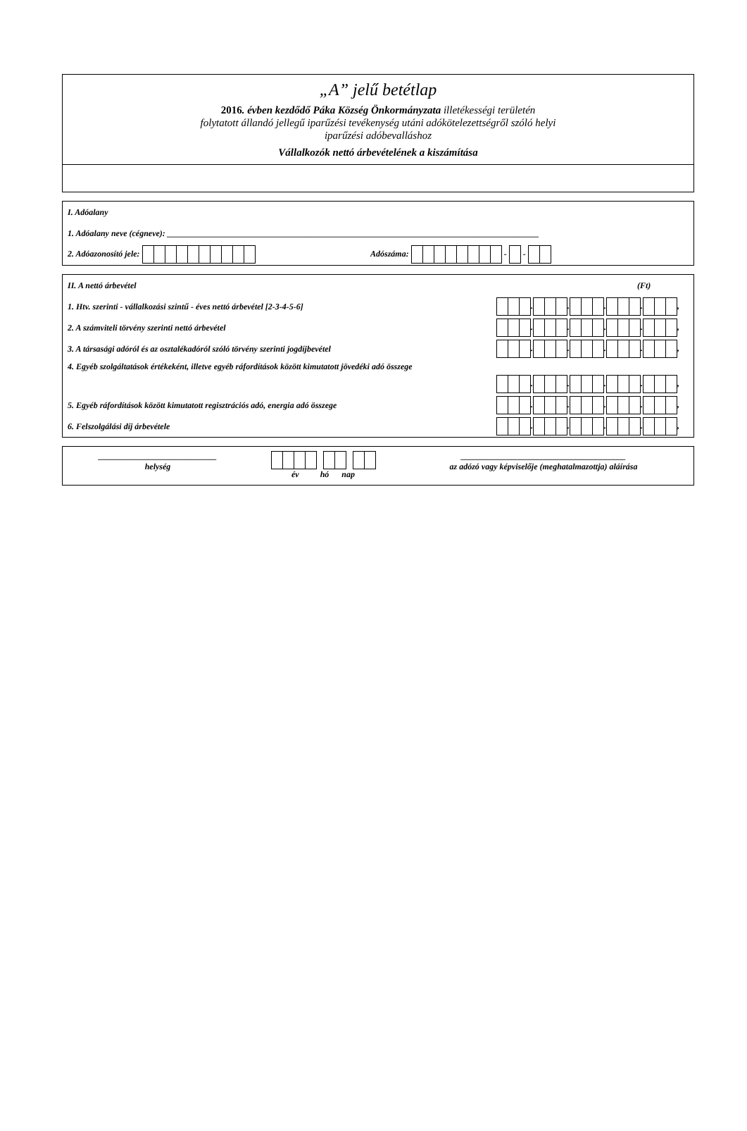„A” jelű betétlap
2016. évben kezdődő Páka Község Önkormányzata illetékességi területén
folytatott állandó jellegű iparűzési tevékenység utáni adókötelezettségről szóló helyi
iparűzési adóbevalláshoz
Vállalkozók nettó árbevételének a kiszámítása
I. Adóalany
1. Adóalany neve (cégneve): ________________________________________________________________________________________
2. Adóazonosító jele: Adószáma: - -
II. A nettó árbevétel (Ft)
1. Htv. szerinti - vállalkozási szintű - éves nettó árbevétel [2-3-4-5-6] . . . . ,
2. A számviteli törvény szerinti nettó árbevétel . . . . ,
3. A társasági adóról és az osztalékadóról szóló törvény szerinti jogdíjbevétel . . . . ,
4. Egyéb szolgáltatások értékeként, illetve egyéb ráfordítások között kimutatott jövedéki adó összege
. . . . ,
5. Egyéb ráfordítások között kimutatott regisztrációs adó, energia adó összege . . . . ,
6. Felszolgálási díj árbevétele . . . . ,
____________________________
helység
év hó nap _______________________________________
az adózó vagy képviselője (meghatalmazottja) aláírása